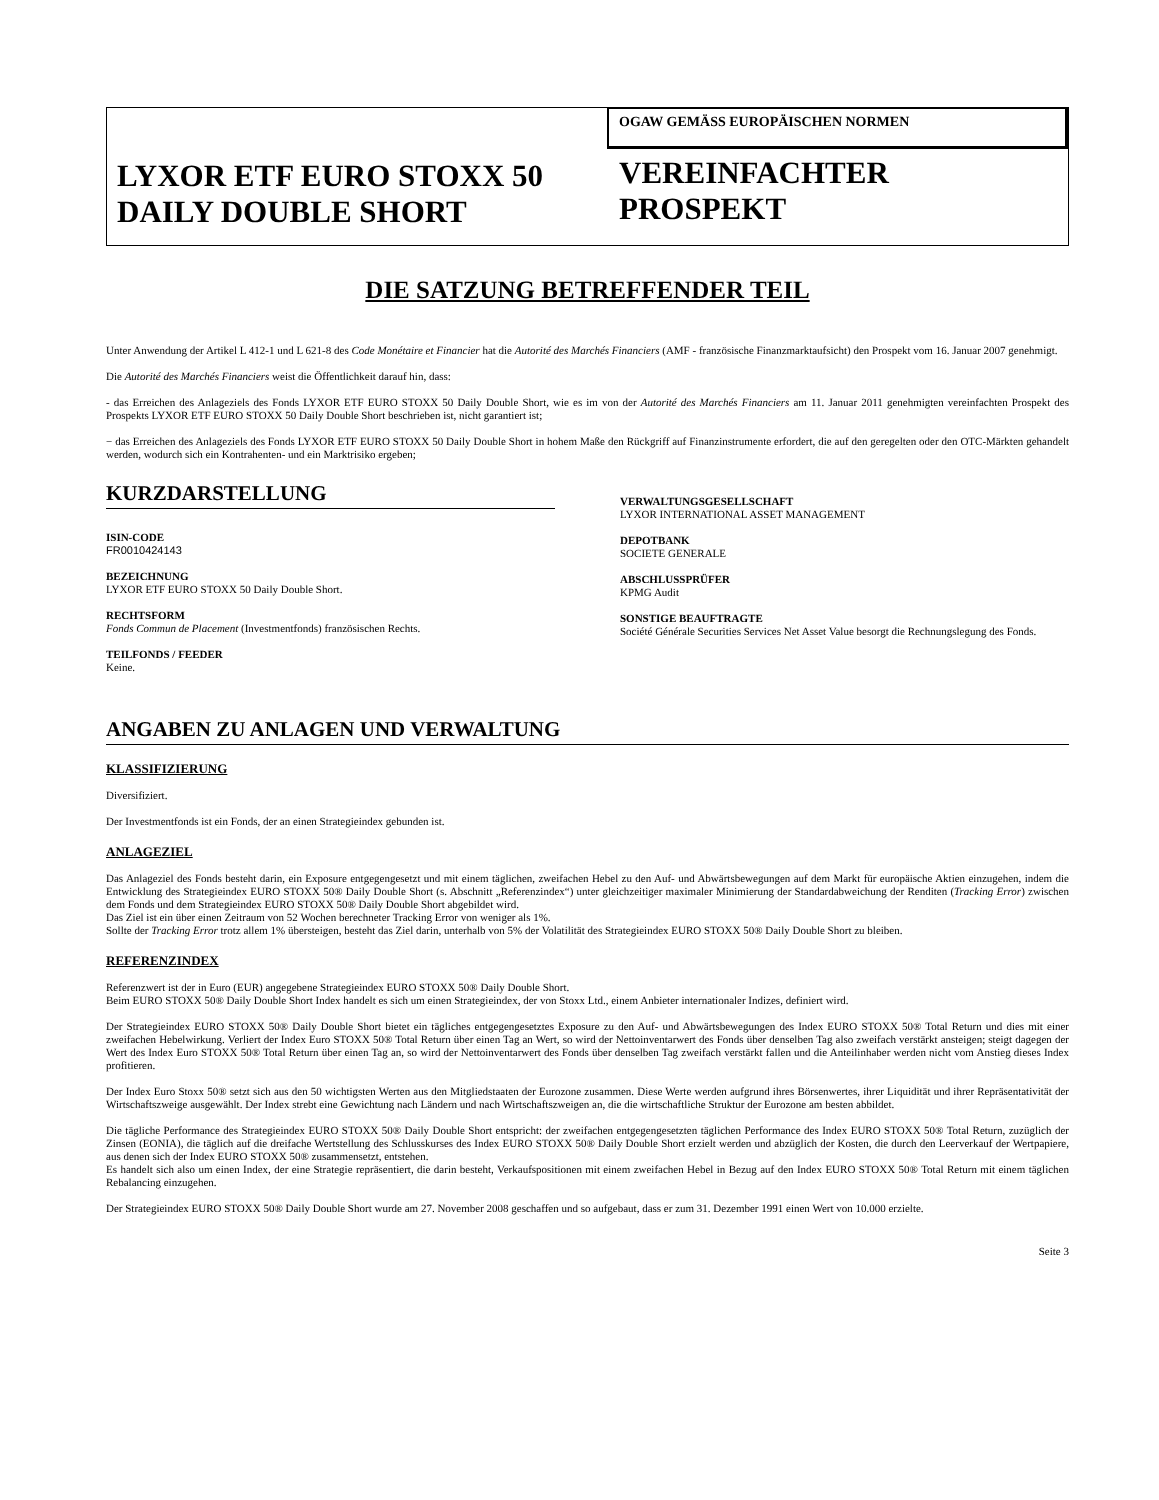LYXOR ETF EURO STOXX 50
DAILY DOUBLE SHORT
OGAW GEMÄSS EUROPÄISCHEN NORMEN
VEREINFACHTER
PROSPEKT
DIE SATZUNG BETREFFENDER TEIL
Unter Anwendung der Artikel L 412-1 und L 621-8 des Code Monétaire et Financier hat die Autorité des Marchés Financiers (AMF - französische Finanzmarktaufsicht) den Prospekt vom 16. Januar 2007 genehmigt.
Die Autorité des Marchés Financiers weist die Öffentlichkeit darauf hin, dass:
- das Erreichen des Anlageziels des Fonds LYXOR ETF EURO STOXX 50 Daily Double Short, wie es im von der Autorité des Marchés Financiers am 11. Januar 2011 genehmigten vereinfachten Prospekt des Prospekts LYXOR ETF EURO STOXX 50 Daily Double Short beschrieben ist, nicht garantiert ist;
− das Erreichen des Anlageziels des Fonds LYXOR ETF EURO STOXX 50 Daily Double Short in hohem Maße den Rückgriff auf Finanzinstrumente erfordert, die auf den geregelten oder den OTC-Märkten gehandelt werden, wodurch sich ein Kontrahenten- und ein Marktrisiko ergeben;
KURZDARSTELLUNG
ISIN-CODE
FR0010424143
BEZEICHNUNG
LYXOR ETF EURO STOXX 50 Daily Double Short.
RECHTSFORM
Fonds Commun de Placement (Investmentfonds) französischen Rechts.
TEILFONDS / FEEDER
Keine.
VERWALTUNGSGESELLSCHAFT
LYXOR INTERNATIONAL ASSET MANAGEMENT
DEPOTBANK
SOCIETE GENERALE
ABSCHLUSSPRÜFER
KPMG Audit
SONSTIGE BEAUFTRAGTE
Société Générale Securities Services Net Asset Value besorgt die Rechnungslegung des Fonds.
ANGABEN ZU ANLAGEN UND VERWALTUNG
KLASSIFIZIERUNG
Diversifiziert.
Der Investmentfonds ist ein Fonds, der an einen Strategieindex gebunden ist.
ANLAGEZIEL
Das Anlageziel des Fonds besteht darin, ein Exposure entgegengesetzt und mit einem täglichen, zweifachen Hebel zu den Auf- und Abwärtsbewegungen auf dem Markt für europäische Aktien einzugehen, indem die Entwicklung des Strategieindex EURO STOXX 50® Daily Double Short (s. Abschnitt „Referenzindex“) unter gleichzeitiger maximaler Minimierung der Standardabweichung der Renditen (Tracking Error) zwischen dem Fonds und dem Strategieindex EURO STOXX 50® Daily Double Short abgebildet wird.
Das Ziel ist ein über einen Zeitraum von 52 Wochen berechneter Tracking Error von weniger als 1%.
Sollte der Tracking Error trotz allem 1% übersteigen, besteht das Ziel darin, unterhalb von 5% der Volatilität des Strategieindex EURO STOXX 50® Daily Double Short zu bleiben.
REFERENZINDEX
Referenzwert ist der in Euro (EUR) angegebene Strategieindex EURO STOXX 50® Daily Double Short.
Beim EURO STOXX 50® Daily Double Short Index handelt es sich um einen Strategieindex, der von Stoxx Ltd., einem Anbieter internationaler Indizes, definiert wird.
Der Strategieindex EURO STOXX 50® Daily Double Short bietet ein tägliches entgegengesetztes Exposure zu den Auf- und Abwärtsbewegungen des Index EURO STOXX 50® Total Return und dies mit einer zweifachen Hebelwirkung. Verliert der Index Euro STOXX 50® Total Return über einen Tag an Wert, so wird der Nettoinventarwert des Fonds über denselben Tag also zweifach verstärkt ansteigen; steigt dagegen der Wert des Index Euro STOXX 50® Total Return über einen Tag an, so wird der Nettoinventarwert des Fonds über denselben Tag zweifach verstärkt fallen und die Anteilinhaber werden nicht vom Anstieg dieses Index profitieren.
Der Index Euro Stoxx 50® setzt sich aus den 50 wichtigsten Werten aus den Mitgliedstaaten der Eurozone zusammen. Diese Werte werden aufgrund ihres Börsenwertes, ihrer Liquidität und ihrer Repräsentativität der Wirtschaftszweige ausgewählt. Der Index strebt eine Gewichtung nach Ländern und nach Wirtschaftszweigen an, die die wirtschaftliche Struktur der Eurozone am besten abbildet.
Die tägliche Performance des Strategieindex EURO STOXX 50® Daily Double Short entspricht: der zweifachen entgegengesetzten täglichen Performance des Index EURO STOXX 50® Total Return, zuzüglich der Zinsen (EONIA), die täglich auf die dreifache Wertstellung des Schlusskurses des Index EURO STOXX 50® Daily Double Short erzielt werden und abzüglich der Kosten, die durch den Leerverkauf der Wertpapiere, aus denen sich der Index EURO STOXX 50® zusammensetzt, entstehen.
Es handelt sich also um einen Index, der eine Strategie repräsentiert, die darin besteht, Verkaufspositionen mit einem zweifachen Hebel in Bezug auf den Index EURO STOXX 50® Total Return mit einem täglichen Rebalancing einzugehen.
Der Strategieindex EURO STOXX 50® Daily Double Short wurde am 27. November 2008 geschaffen und so aufgebaut, dass er zum 31. Dezember 1991 einen Wert von 10.000 erzielte.
Seite 3